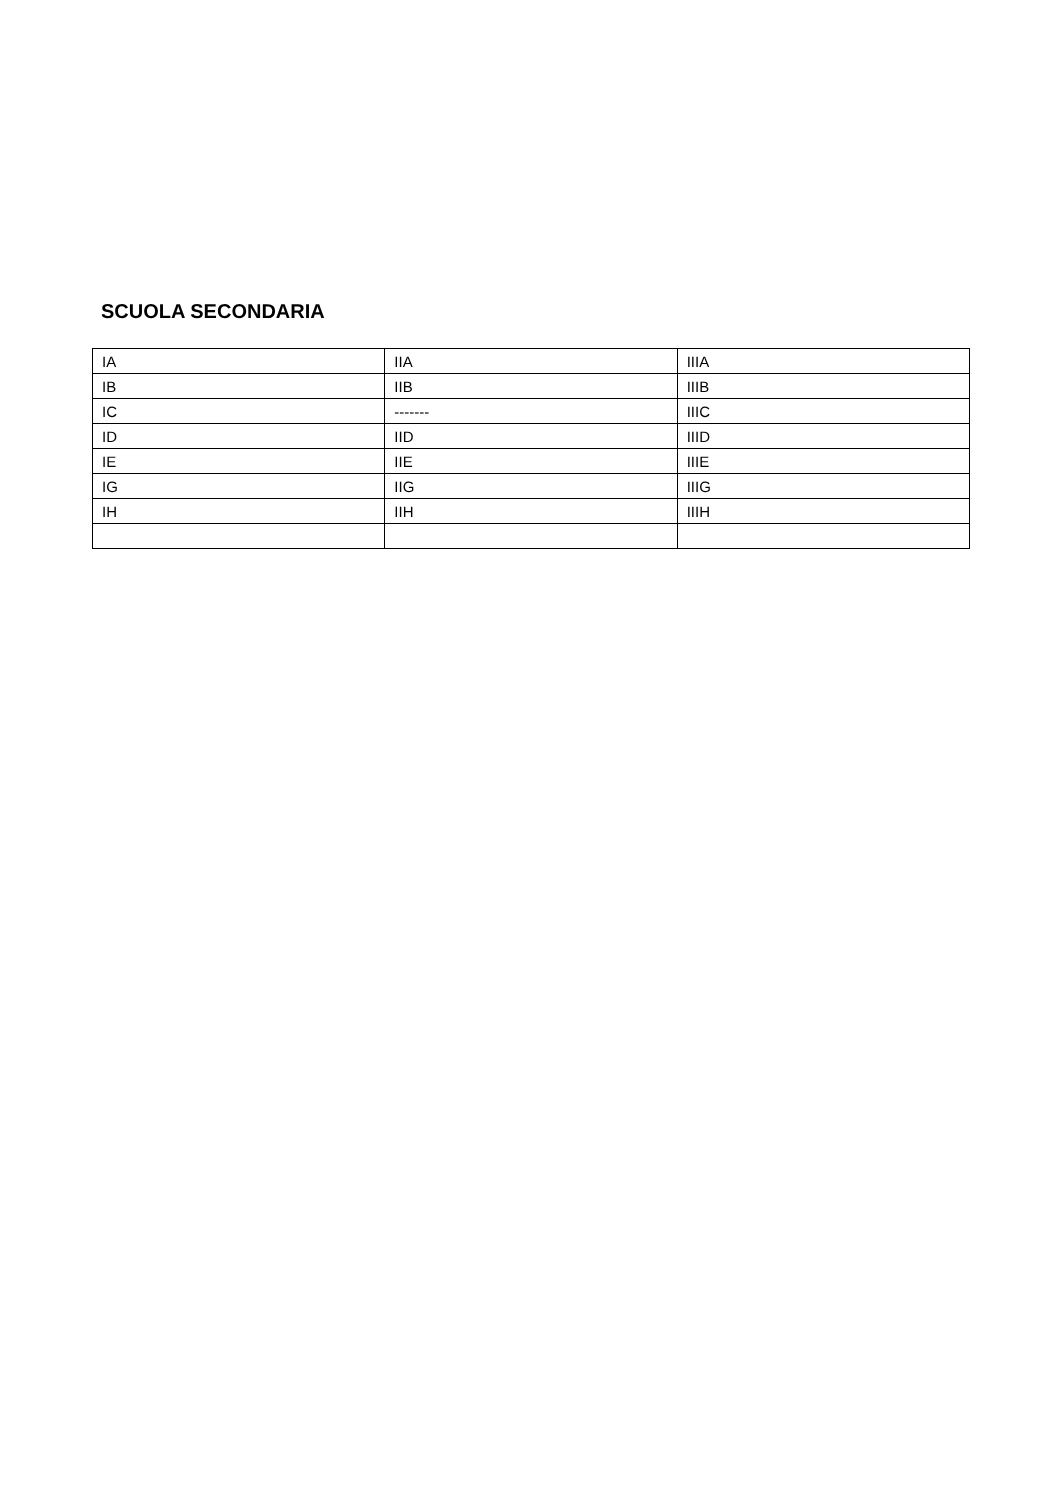SCUOLA SECONDARIA
| IA | IIA | IIIA |
| IB | IIB | IIIB |
| IC | ------- | IIIC |
| ID | IID | IIID |
| IE | IIE | IIIE |
| IG | IIG | IIIG |
| IH | IIH | IIIH |